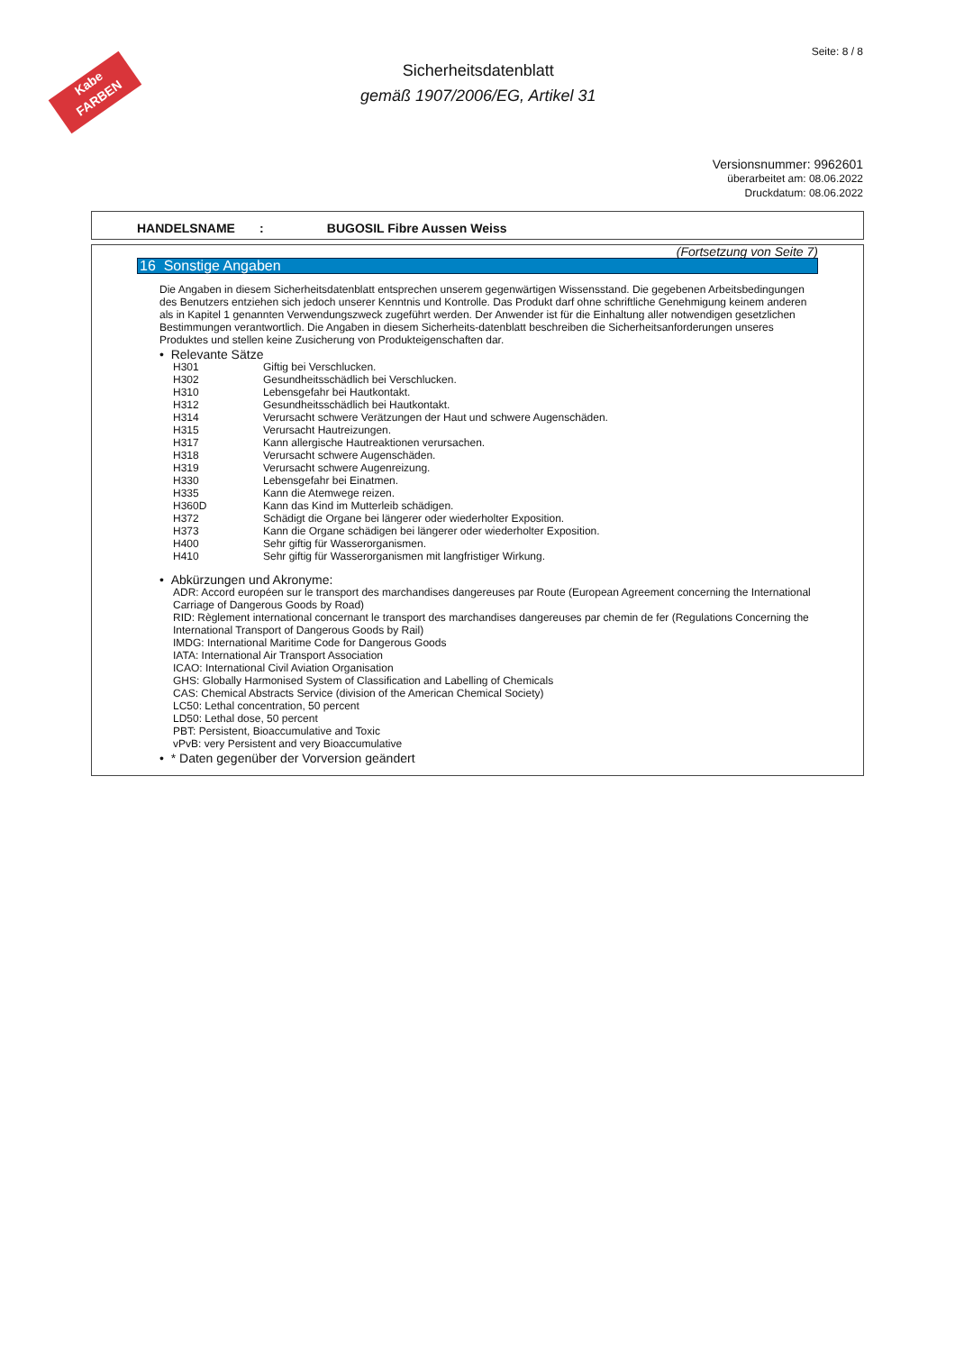Kabe
FARBEN
Sicherheitsdatenblatt
gemäß 1907/2006/EG, Artikel 31
Seite: 8 / 8
Versionsnummer: 9962601
überarbeitet am: 08.06.2022
Druckdatum: 08.06.2022
HANDELSNAME : BUGOSIL Fibre Aussen Weiss
(Fortsetzung von Seite 7)
16 Sonstige Angaben
Die Angaben in diesem Sicherheitsdatenblatt entsprechen unserem gegenwärtigen Wissensstand. Die gegebenen Arbeitsbedingungen des Benutzers entziehen sich jedoch unserer Kenntnis und Kontrolle. Das Produkt darf ohne schriftliche Genehmigung keinem anderen als in Kapitel 1 genannten Verwendungszweck zugeführt werden. Der Anwender ist für die Einhaltung aller notwendigen gesetzlichen Bestimmungen verantwortlich. Die Angaben in diesem Sicherheits-datenblatt beschreiben die Sicherheitsanforderungen unseres Produktes und stellen keine Zusicherung von Produkteigenschaften dar.
• Relevante Sätze
H301 Giftig bei Verschlucken.
H302 Gesundheitsschädlich bei Verschlucken.
H310 Lebensgefahr bei Hautkontakt.
H312 Gesundheitsschädlich bei Hautkontakt.
H314 Verursacht schwere Verätzungen der Haut und schwere Augenschäden.
H315 Verursacht Hautreizungen.
H317 Kann allergische Hautreaktionen verursachen.
H318 Verursacht schwere Augenschäden.
H319 Verursacht schwere Augenreizung.
H330 Lebensgefahr bei Einatmen.
H335 Kann die Atemwege reizen.
H360D Kann das Kind im Mutterleib schädigen.
H372 Schädigt die Organe bei längerer oder wiederholter Exposition.
H373 Kann die Organe schädigen bei längerer oder wiederholter Exposition.
H400 Sehr giftig für Wasserorganismen.
H410 Sehr giftig für Wasserorganismen mit langfristiger Wirkung.
• Abkürzungen und Akronyme:
ADR: Accord européen sur le transport des marchandises dangereuses par Route (European Agreement concerning the International Carriage of Dangerous Goods by Road)
RID: Règlement international concernant le transport des marchandises dangereuses par chemin de fer (Regulations Concerning the International Transport of Dangerous Goods by Rail)
IMDG: International Maritime Code for Dangerous Goods
IATA: International Air Transport Association
ICAO: International Civil Aviation Organisation
GHS: Globally Harmonised System of Classification and Labelling of Chemicals
CAS: Chemical Abstracts Service (division of the American Chemical Society)
LC50: Lethal concentration, 50 percent
LD50: Lethal dose, 50 percent
PBT: Persistent, Bioaccumulative and Toxic
vPvB: very Persistent and very Bioaccumulative
• * Daten gegenüber der Vorversion geändert